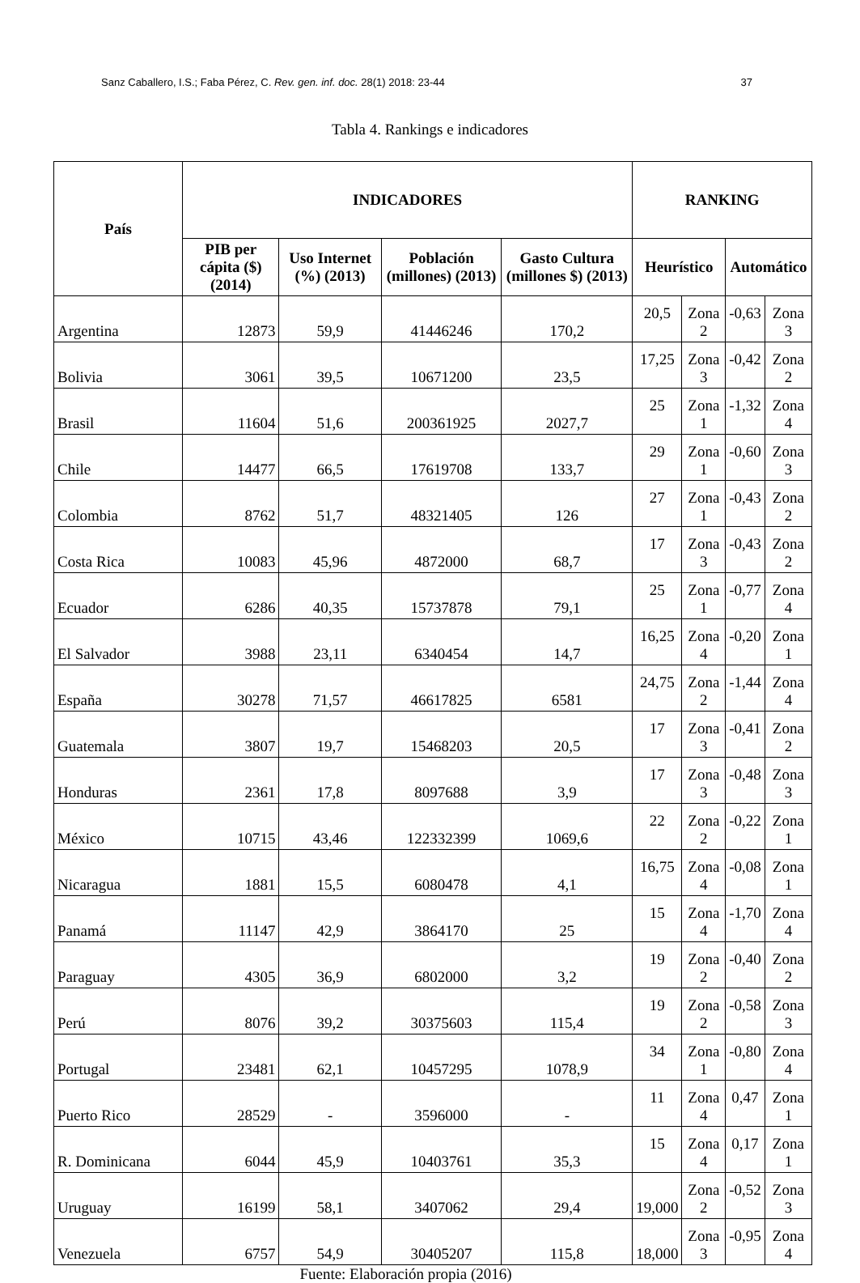Sanz Caballero, I.S.; Faba Pérez, C. Rev. gen. inf. doc. 28(1) 2018: 23-44 37
Tabla 4. Rankings e indicadores
| País | INDICADORES | | | | RANKING | | | |
| --- | --- | --- | --- | --- | --- | --- | --- | --- |
| | PIB per cápita ($) (2014) | Uso Internet (%) (2013) | Población (millones) (2013) | Gasto Cultura (millones $) (2013) | Heurístico | | Automático | |
| Argentina | 12873 | 59,9 | 41446246 | 170,2 | 20,5 | Zona 2 | -0,63 | Zona 3 |
| Bolivia | 3061 | 39,5 | 10671200 | 23,5 | 17,25 | Zona 3 | -0,42 | Zona 2 |
| Brasil | 11604 | 51,6 | 200361925 | 2027,7 | 25 | Zona 1 | -1,32 | Zona 4 |
| Chile | 14477 | 66,5 | 17619708 | 133,7 | 29 | Zona 1 | -0,60 | Zona 3 |
| Colombia | 8762 | 51,7 | 48321405 | 126 | 27 | Zona 1 | -0,43 | Zona 2 |
| Costa Rica | 10083 | 45,96 | 4872000 | 68,7 | 17 | Zona 3 | -0,43 | Zona 2 |
| Ecuador | 6286 | 40,35 | 15737878 | 79,1 | 25 | Zona 1 | -0,77 | Zona 4 |
| El Salvador | 3988 | 23,11 | 6340454 | 14,7 | 16,25 | Zona 4 | -0,20 | Zona 1 |
| España | 30278 | 71,57 | 46617825 | 6581 | 24,75 | Zona 2 | -1,44 | Zona 4 |
| Guatemala | 3807 | 19,7 | 15468203 | 20,5 | 17 | Zona 3 | -0,41 | Zona 2 |
| Honduras | 2361 | 17,8 | 8097688 | 3,9 | 17 | Zona 3 | -0,48 | Zona 3 |
| México | 10715 | 43,46 | 122332399 | 1069,6 | 22 | Zona 2 | -0,22 | Zona 1 |
| Nicaragua | 1881 | 15,5 | 6080478 | 4,1 | 16,75 | Zona 4 | -0,08 | Zona 1 |
| Panamá | 11147 | 42,9 | 3864170 | 25 | 15 | Zona 4 | -1,70 | Zona 4 |
| Paraguay | 4305 | 36,9 | 6802000 | 3,2 | 19 | Zona 2 | -0,40 | Zona 2 |
| Perú | 8076 | 39,2 | 30375603 | 115,4 | 19 | Zona 2 | -0,58 | Zona 3 |
| Portugal | 23481 | 62,1 | 10457295 | 1078,9 | 34 | Zona 1 | -0,80 | Zona 4 |
| Puerto Rico | 28529 | - | 3596000 | - | 11 | Zona 4 | 0,47 | Zona 1 |
| R. Dominicana | 6044 | 45,9 | 10403761 | 35,3 | 15 | Zona 4 | 0,17 | Zona 1 |
| Uruguay | 16199 | 58,1 | 3407062 | 29,4 | 19,000 | Zona 2 | -0,52 | Zona 3 |
| Venezuela | 6757 | 54,9 | 30405207 | 115,8 | 18,000 | Zona 3 | -0,95 | Zona 4 |
Fuente: Elaboración propia (2016)